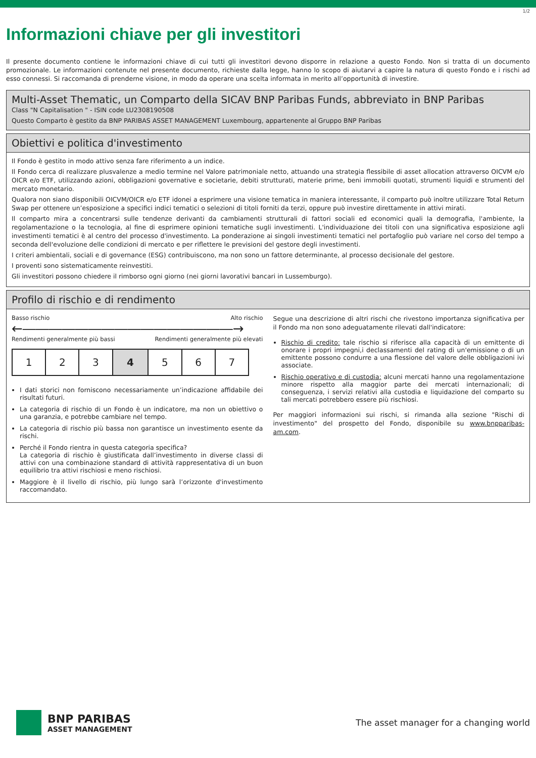1/2
Informazioni chiave per gli investitori
Il presente documento contiene le informazioni chiave di cui tutti gli investitori devono disporre in relazione a questo Fondo. Non si tratta di un documento promozionale. Le informazioni contenute nel presente documento, richieste dalla legge, hanno lo scopo di aiutarvi a capire la natura di questo Fondo e i rischi ad esso connessi. Si raccomanda di prenderne visione, in modo da operare una scelta informata in merito all’opportunità di investire.
Multi-Asset Thematic, un Comparto della SICAV BNP Paribas Funds, abbreviato in BNP Paribas
Class "N Capitalisation " - ISIN code LU2308190508
Questo Comparto è gestito da BNP PARIBAS ASSET MANAGEMENT Luxembourg, appartenente al Gruppo BNP Paribas
Obiettivi e politica d'investimento
Il Fondo è gestito in modo attivo senza fare riferimento a un indice.
Il Fondo cerca di realizzare plusvalenze a medio termine nel Valore patrimoniale netto, attuando una strategia flessibile di asset allocation attraverso OICVM e/o OICR e/o ETF, utilizzando azioni, obbligazioni governative e societarie, debiti strutturati, materie prime, beni immobili quotati, strumenti liquidi e strumenti del mercato monetario.
Qualora non siano disponibili OICVM/OICR e/o ETF idonei a esprimere una visione tematica in maniera interessante, il comparto può inoltre utilizzare Total Return Swap per ottenere un’esposizione a specifici indici tematici o selezioni di titoli forniti da terzi, oppure può investire direttamente in attivi mirati.
Il comparto mira a concentrarsi sulle tendenze derivanti da cambiamenti strutturali di fattori sociali ed economici quali la demografia, l'ambiente, la regolamentazione o la tecnologia, al fine di esprimere opinioni tematiche sugli investimenti. L'individuazione dei titoli con una significativa esposizione agli investimenti tematici è al centro del processo d'investimento. La ponderazione ai singoli investimenti tematici nel portafoglio può variare nel corso del tempo a seconda dell'evoluzione delle condizioni di mercato e per riflettere le previsioni del gestore degli investimenti.
I criteri ambientali, sociali e di governance (ESG) contribuiscono, ma non sono un fattore determinante, al processo decisionale del gestore.
I proventi sono sistematicamente reinvestiti.
Gli investitori possono chiedere il rimborso ogni giorno (nei giorni lavorativi bancari in Lussemburgo).
Profilo di rischio e di rendimento
Basso rischio Alto rischio
←――――――――――――――――→
Rendimenti generalmente più bassi Rendimenti generalmente più elevati
| 1 | 2 | 3 | 4 | 5 | 6 | 7 |
I dati storici non forniscono necessariamente un’indicazione affidabile dei risultati futuri.
La categoria di rischio di un Fondo è un indicatore, ma non un obiettivo o una garanzia, e potrebbe cambiare nel tempo.
La categoria di rischio più bassa non garantisce un investimento esente da rischi.
Perché il Fondo rientra in questa categoria specifica?
La categoria di rischio è giustificata dall’investimento in diverse classi di attivi con una combinazione standard di attività rappresentativa di un buon equilibrio tra attivi rischiosi e meno rischiosi.
Maggiore è il livello di rischio, più lungo sarà l’orizzonte d'investimento raccomandato.
Segue una descrizione di altri rischi che rivestono importanza significativa per il Fondo ma non sono adeguatamente rilevati dall'indicatore:
Rischio di credito: tale rischio si riferisce alla capacità di un emittente di onorare i propri impegni,i declassamenti del rating di un'emissione o di un emittente possono condurre a una flessione del valore delle obbligazioni ivi associate.
Rischio operativo e di custodia: alcuni mercati hanno una regolamentazione minore rispetto alla maggior parte dei mercati internazionali; di conseguenza, i servizi relativi alla custodia e liquidazione del comparto su tali mercati potrebbero essere più rischiosi.
Per maggiori informazioni sui rischi, si rimanda alla sezione "Rischi di investimento" del prospetto del Fondo, disponibile su www.bnpparibas-am.com.
BNP PARIBAS
ASSET MANAGEMENT
The asset manager for a changing world